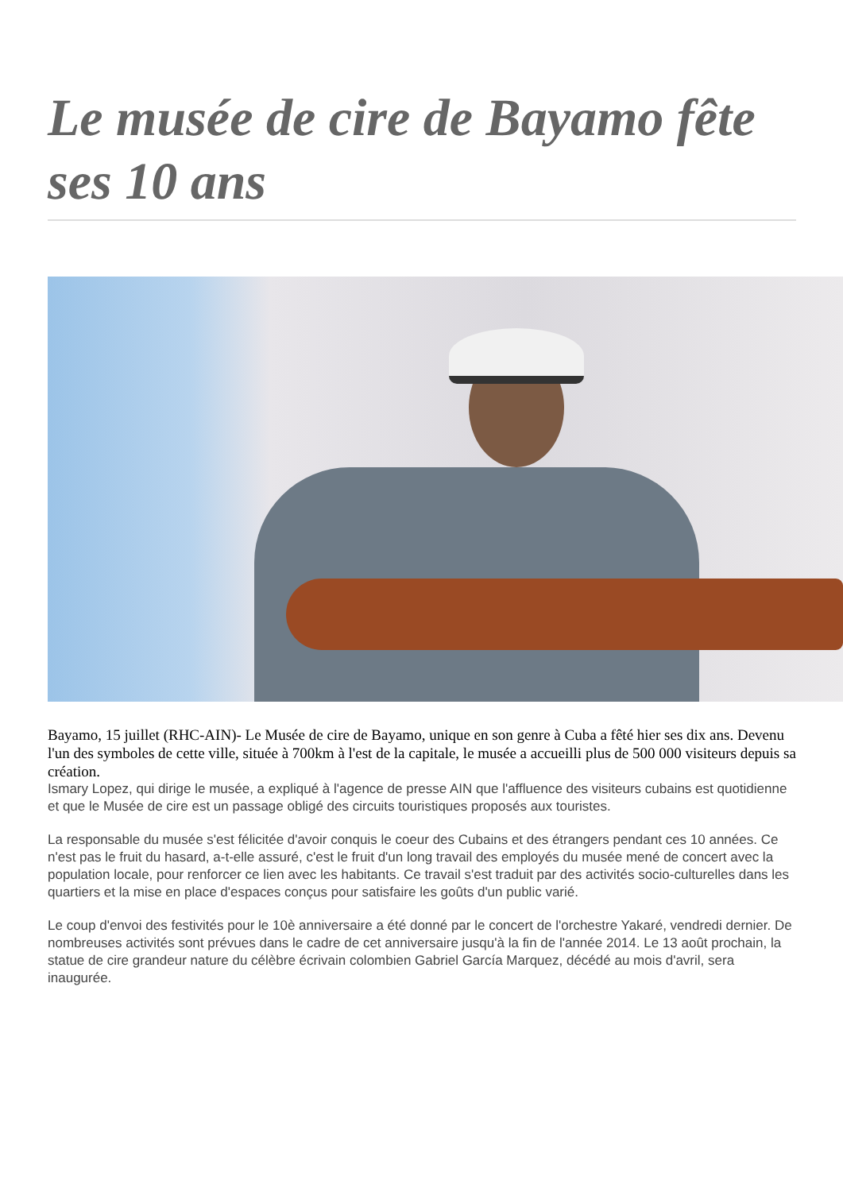Le musée de cire de Bayamo fête ses 10 ans
Bayamo, 15 juillet (RHC-AIN)- Le Musée de cire de Bayamo, unique en son genre à Cuba a fêté hier ses dix ans. Devenu l'un des symboles de cette ville, située à 700km à l'est de la capitale, le musée a accueilli plus de 500 000 visiteurs depuis sa création.
Ismary Lopez, qui dirige le musée, a expliqué à l'agence de presse AIN que l'affluence des visiteurs cubains est quotidienne et que le Musée de cire est un passage obligé des circuits touristiques proposés aux touristes.
La responsable du musée s'est félicitée d'avoir conquis le coeur des Cubains et des étrangers pendant ces 10 années. Ce n'est pas le fruit du hasard, a-t-elle assuré, c'est le fruit d'un long travail des employés du musée mené de concert avec la population locale, pour renforcer ce lien avec les habitants. Ce travail s'est traduit par des activités socio-culturelles dans les quartiers et la mise en place d'espaces conçus pour satisfaire les goûts d'un public varié.
Le coup d'envoi des festivités pour le 10è anniversaire a été donné par le concert de l'orchestre Yakaré, vendredi dernier. De nombreuses activités sont prévues dans le cadre de cet anniversaire jusqu'à la fin de l'année 2014. Le 13 août prochain, la statue de cire grandeur nature du célèbre écrivain colombien Gabriel García Marquez, décédé au mois d'avril, sera inaugurée.